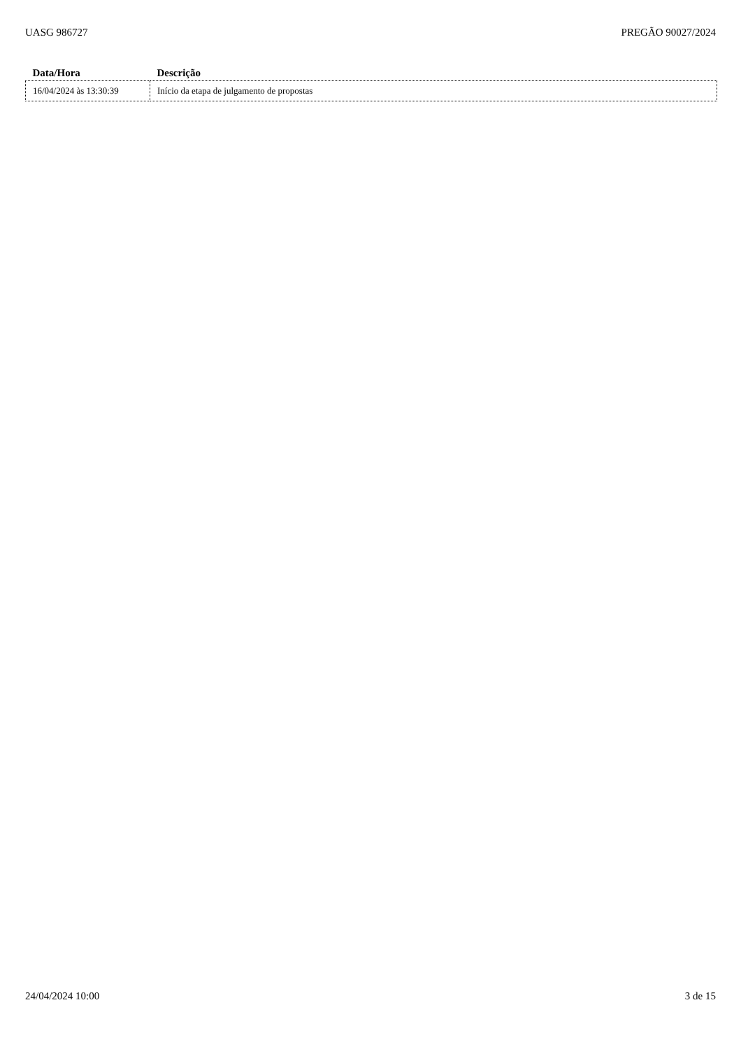UASG 986727 PREGÃO 90027/2024
| Data/Hora | Descrição |
| --- | --- |
| 16/04/2024 às 13:30:39 | Início da etapa de julgamento de propostas |
24/04/2024 10:00 3 de 15